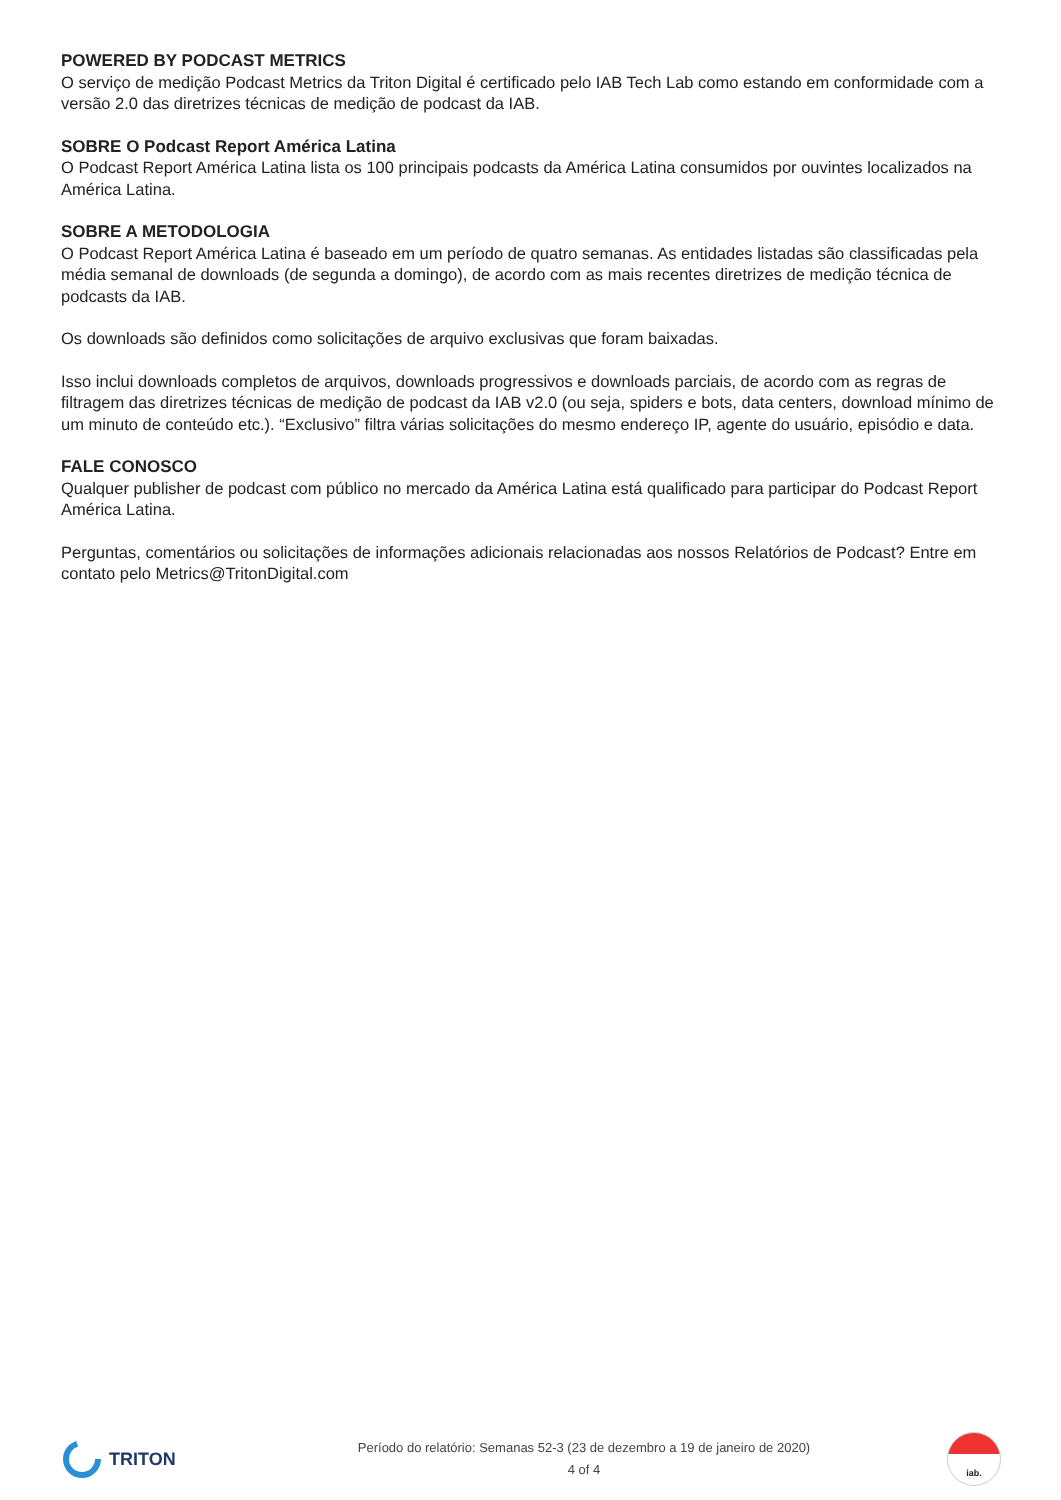POWERED BY PODCAST METRICS
O serviço de medição Podcast Metrics da Triton Digital é certificado pelo IAB Tech Lab como estando em conformidade com a versão 2.0 das diretrizes técnicas de medição de podcast da IAB.
SOBRE O Podcast Report América Latina
O Podcast Report América Latina lista os 100 principais podcasts da América Latina consumidos por ouvintes localizados na América Latina.
SOBRE A METODOLOGIA
O Podcast Report América Latina é baseado em um período de quatro semanas. As entidades listadas são classificadas pela média semanal de downloads (de segunda a domingo), de acordo com as mais recentes diretrizes de medição técnica de podcasts da IAB.
Os downloads são definidos como solicitações de arquivo exclusivas que foram baixadas.
Isso inclui downloads completos de arquivos, downloads progressivos e downloads parciais, de acordo com as regras de filtragem das diretrizes técnicas de medição de podcast da IAB v2.0 (ou seja, spiders e bots, data centers, download mínimo de um minuto de conteúdo etc.). “Exclusivo” filtra várias solicitações do mesmo endereço IP, agente do usuário, episódio e data.
FALE CONOSCO
Qualquer publisher de podcast com público no mercado da América Latina está qualificado para participar do Podcast Report América Latina.
Perguntas, comentários ou solicitações de informações adicionais relacionadas aos nossos Relatórios de Podcast? Entre em contato pelo Metrics@TritonDigital.com
TRITON
Período do relatório: Semanas 52-3 (23 de dezembro a 19 de janeiro de 2020)
4 of 4
iab.